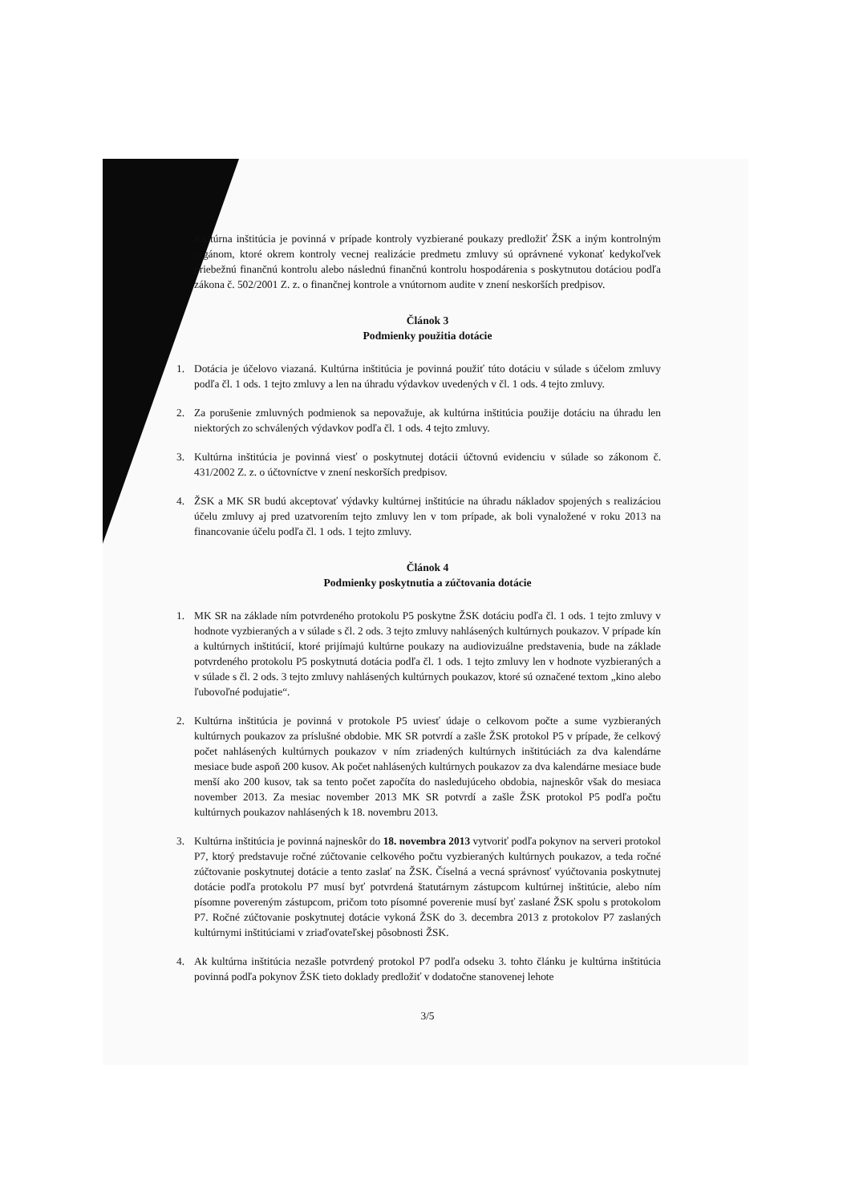Kultúrna inštitúcia je povinná v prípade kontroly vyzbierané poukazy predložiť ŽSK a iným kontrolným orgánom, ktoré okrem kontroly vecnej realizácie predmetu zmluvy sú oprávnené vykonať kedykoľvek priebežnú finančnú kontrolu alebo následnú finančnú kontrolu hospodárenia s poskytnutou dotáciou podľa zákona č. 502/2001 Z. z. o finančnej kontrole a vnútornom audite v znení neskorších predpisov.
Článok 3
Podmienky použitia dotácie
1. Dotácia je účelovo viazaná. Kultúrna inštitúcia je povinná použiť túto dotáciu v súlade s účelom zmluvy podľa čl. 1 ods. 1 tejto zmluvy a len na úhradu výdavkov uvedených v čl. 1 ods. 4 tejto zmluvy.
2. Za porušenie zmluvných podmienok sa nepovažuje, ak kultúrna inštitúcia použije dotáciu na úhradu len niektorých zo schválených výdavkov podľa čl. 1 ods. 4 tejto zmluvy.
3. Kultúrna inštitúcia je povinná viesť o poskytnutej dotácii účtovnú evidenciu v súlade so zákonom č. 431/2002 Z. z. o účtovníctve v znení neskorších predpisov.
4. ŽSK a MK SR budú akceptovať výdavky kultúrnej inštitúcie na úhradu nákladov spojených s realizáciou účelu zmluvy aj pred uzatvorením tejto zmluvy len v tom prípade, ak boli vynaložené v roku 2013 na financovanie účelu podľa čl. 1 ods. 1 tejto zmluvy.
Článok 4
Podmienky poskytnutia a zúčtovania dotácie
1. MK SR na základe ním potvrdeného protokolu P5 poskytne ŽSK dotáciu podľa čl. 1 ods. 1 tejto zmluvy v hodnote vyzbieraných a v súlade s čl. 2 ods. 3 tejto zmluvy nahlásených kultúrnych poukazov. V prípade kín a kultúrnych inštitúcií, ktoré prijímajú kultúrne poukazy na audiovizuálne predstavenia, bude na základe potvrdeného protokolu P5 poskytnutá dotácia podľa čl. 1 ods. 1 tejto zmluvy len v hodnote vyzbieraných a v súlade s čl. 2 ods. 3 tejto zmluvy nahlásených kultúrnych poukazov, ktoré sú označené textom „kino alebo ľubovoľné podujatie“.
2. Kultúrna inštitúcia je povinná v protokole P5 uviesť údaje o celkovom počte a sume vyzbieraných kultúrnych poukazov za príslušné obdobie. MK SR potvrdí a zašle ŽSK protokol P5 v prípade, že celkový počet nahlásených kultúrnych poukazov v ním zriadených kultúrnych inštitúciách za dva kalendárne mesiace bude aspoň 200 kusov. Ak počet nahlásených kultúrnych poukazov za dva kalendárne mesiace bude menší ako 200 kusov, tak sa tento počet započíta do nasledujúceho obdobia, najneskôr však do mesiaca november 2013. Za mesiac november 2013 MK SR potvrdí a zašle ŽSK protokol P5 podľa počtu kultúrnych poukazov nahlásených k 18. novembru 2013.
3. Kultúrna inštitúcia je povinná najneskôr do 18. novembra 2013 vytvoriť podľa pokynov na serveri protokol P7, ktorý predstavuje ročné zúčtovanie celkového počtu vyzbieraných kultúrnych poukazov, a teda ročné zúčtovanie poskytnutej dotácie a tento zaslať na ŽSK. Číselná a vecná správnosť vyúčtovania poskytnutej dotácie podľa protokolu P7 musí byť potvrdená štatutárnym zástupcom kultúrnej inštitúcie, alebo ním písomne povereným zástupcom, pričom toto písomné poverenie musí byť zaslané ŽSK spolu s protokolom P7. Ročné zúčtovanie poskytnutej dotácie vykoná ŽSK do 3. decembra 2013 z protokolov P7 zaslaných kultúrnymi inštitúciami v zriaďovateľskej pôsobnosti ŽSK.
4. Ak kultúrna inštitúcia nezašle potvrdený protokol P7 podľa odseku 3. tohto článku je kultúrna inštitúcia povinná podľa pokynov ŽSK tieto doklady predložiť v dodatočne stanovenej lehote
3/5